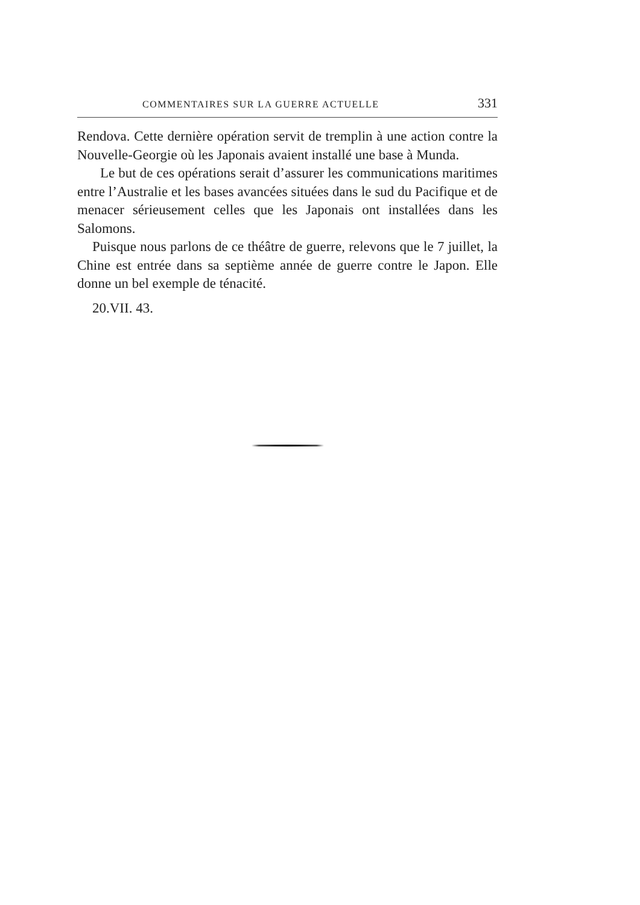COMMENTAIRES SUR LA GUERRE ACTUELLE 331
Rendova. Cette dernière opération servit de tremplin à une action contre la Nouvelle-Georgie où les Japonais avaient installé une base à Munda.
Le but de ces opérations serait d’assurer les communications maritimes entre l’Australie et les bases avancées situées dans le sud du Pacifique et de menacer sérieusement celles que les Japonais ont installées dans les Salomons.
Puisque nous parlons de ce théâtre de guerre, relevons que le 7 juillet, la Chine est entrée dans sa septième année de guerre contre le Japon. Elle donne un bel exemple de ténacité.
20.VII. 43.